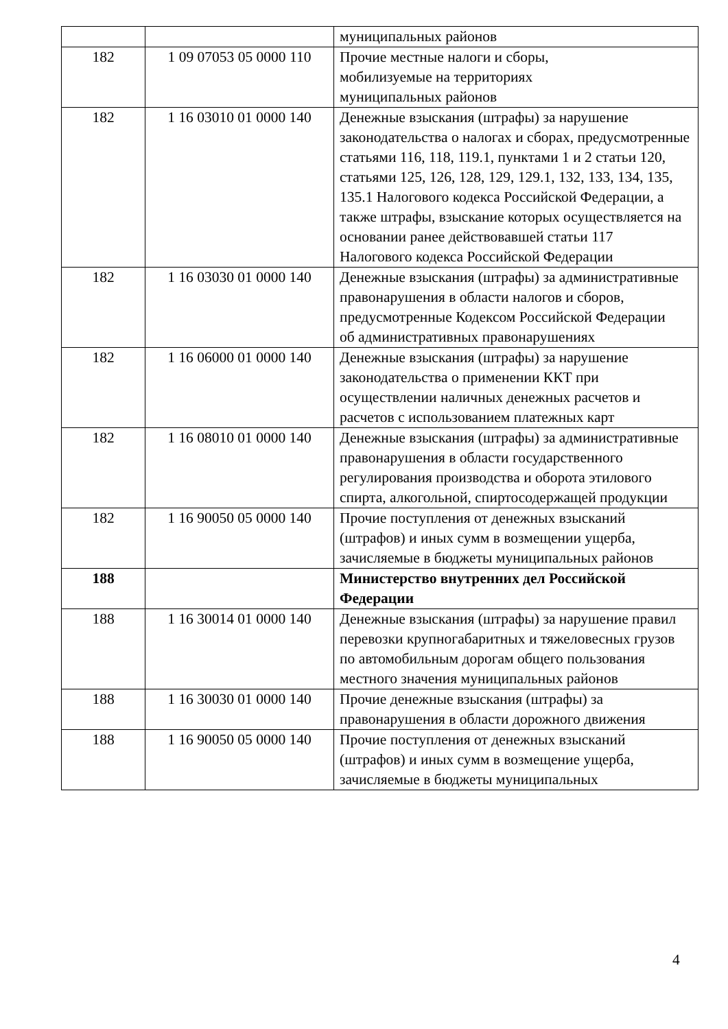| | | муниципальных районов |
| 182 | 1 09 07053 05 0000 110 | Прочие местные налоги и сборы, мобилизуемые на территориях муниципальных районов |
| 182 | 1 16 03010 01 0000 140 | Денежные взыскания (штрафы) за нарушение законодательства о налогах и сборах, предусмотренные статьями 116, 118, 119.1, пунктами 1 и 2 статьи 120, статьями 125, 126, 128, 129, 129.1, 132, 133, 134, 135, 135.1 Налогового кодекса Российской Федерации, а также штрафы, взыскание которых осуществляется на основании ранее действовавшей статьи 117 Налогового кодекса Российской Федерации |
| 182 | 1 16 03030 01 0000 140 | Денежные взыскания (штрафы) за административные правонарушения в области налогов и сборов, предусмотренные Кодексом Российской Федерации об административных правонарушениях |
| 182 | 1 16 06000 01 0000 140 | Денежные взыскания (штрафы) за нарушение законодательства о применении ККТ при осуществлении наличных денежных расчетов и расчетов с использованием платежных карт |
| 182 | 1 16 08010 01 0000 140 | Денежные взыскания (штрафы) за административные правонарушения в области государственного регулирования производства и оборота этилового спирта, алкогольной, спиртосодержащей продукции |
| 182 | 1 16 90050 05 0000 140 | Прочие поступления от денежных взысканий (штрафов) и иных сумм в возмещении ущерба, зачисляемые в бюджеты муниципальных районов |
| 188 | | Министерство внутренних дел Российской Федерации |
| 188 | 1 16 30014 01 0000 140 | Денежные взыскания (штрафы) за нарушение правил перевозки крупногабаритных и тяжеловесных грузов по автомобильным дорогам общего пользования местного значения муниципальных районов |
| 188 | 1 16 30030 01 0000 140 | Прочие денежные взыскания (штрафы) за правонарушения в области дорожного движения |
| 188 | 1 16 90050 05 0000 140 | Прочие поступления от денежных взысканий (штрафов) и иных сумм в возмещение ущерба, зачисляемые в бюджеты муниципальных |
4